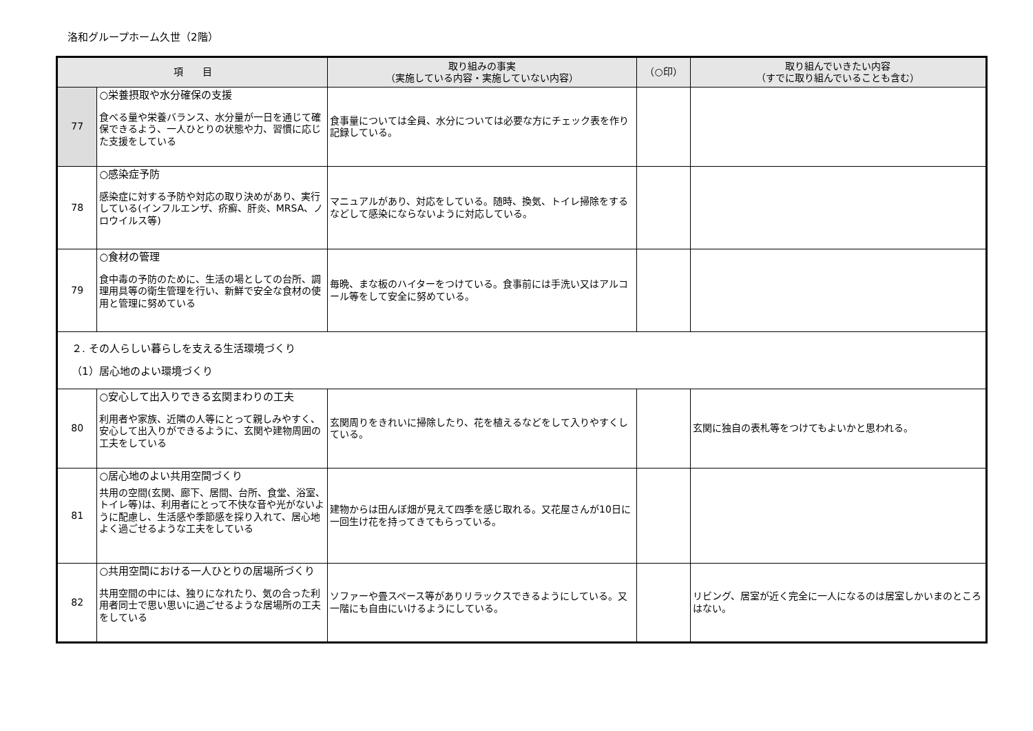洛和グループホーム久世（2階）
| 項 目 | | 取り組みの事実 （実施している内容・実施していない内容） | （○印） | 取り組んでいきたい内容 （すでに取り組んでいることも含む） |
| --- | --- | --- | --- | --- |
| 77 | ○栄養摂取や水分確保の支援 食べる量や栄養バランス、水分量が一日を通じて確保できるよう、一人ひとりの状態や力、習慣に応じた支援をしている | 食事量については全員、水分については必要な方にチェック表を作り記録している。 | | |
| 78 | ○感染症予防 感染症に対する予防や対応の取り決めがあり、実行している(インフルエンザ、疥癬、肝炎、MRSA、ノロウイルス等) | マニュアルがあり、対応をしている。随時、換気、トイレ掃除をするなどして感染にならないように対応している。 | | |
| 79 | ○食材の管理 食中毒の予防のために、生活の場としての台所、調理用具等の衛生管理を行い、新鮮で安全な食材の使用と管理に努めている | 毎晩、まな板のハイターをつけている。食事前には手洗い又はアルコール等をして安全に努めている。 | | |
| ２. その人らしい暮らしを支える生活環境づくり （1）居心地のよい環境づくり | | | | |
| 80 | ○安心して出入りできる玄関まわりの工夫 利用者や家族、近隣の人等にとって親しみやすく、安心して出入りができるように、玄関や建物周囲の工夫をしている | 玄関周りをきれいに掃除したり、花を植えるなどをして入りやすくしている。 | | 玄関に独自の表札等をつけてもよいかと思われる。 |
| 81 | ○居心地のよい共用空間づくり 共用の空間(玄関、廊下、居間、台所、食堂、浴室、トイレ等)は、利用者にとって不快な音や光がないように配慮し、生活感や季節感を採り入れて、居心地よく過ごせるような工夫をしている | 建物からは田んぼ畑が見えて四季を感じ取れる。又花屋さんが10日に一回生け花を持ってきてもらっている。 | | |
| 82 | ○共用空間における一人ひとりの居場所づくり 共用空間の中には、独りになれたり、気の合った利用者同士で思い思いに過ごせるような居場所の工夫をしている | ソファーや畳スペース等がありリラックスできるようにしている。又一階にも自由にいけるようにしている。 | | リビング、居室が近く完全に一人になるのは居室しかいまのところはない。 |